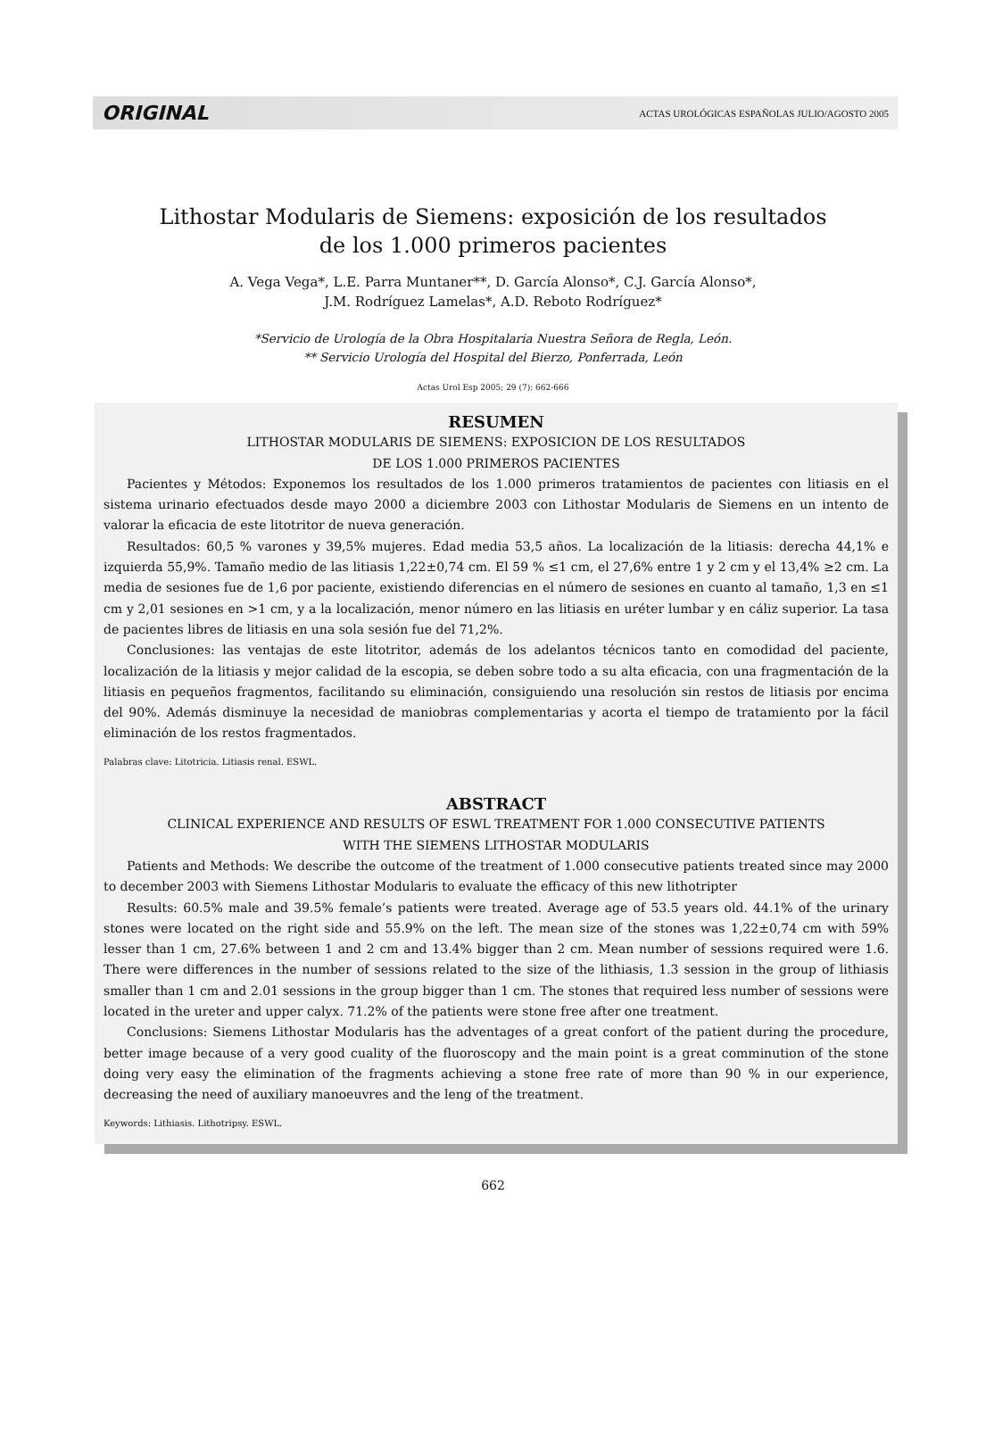ORIGINAL ACTAS UROLÓGICAS ESPAÑOLAS JULIO/AGOSTO 2005
Lithostar Modularis de Siemens: exposición de los resultados
de los 1.000 primeros pacientes
A. Vega Vega*, L.E. Parra Muntaner**, D. García Alonso*, C.J. García Alonso*,
J.M. Rodríguez Lamelas*, A.D. Reboto Rodríguez*
*Servicio de Urología de la Obra Hospitalaria Nuestra Señora de Regla, León.
** Servicio Urología del Hospital del Bierzo, Ponferrada, León
Actas Urol Esp 2005; 29 (7): 662-666
RESUMEN
LITHOSTAR MODULARIS DE SIEMENS: EXPOSICION DE LOS RESULTADOS
DE LOS 1.000 PRIMEROS PACIENTES
Pacientes y Métodos: Exponemos los resultados de los 1.000 primeros tratamientos de pacientes con litiasis en el sistema urinario efectuados desde mayo 2000 a diciembre 2003 con Lithostar Modularis de Siemens en un intento de valorar la eficacia de este litotritor de nueva generación.
Resultados: 60,5 % varones y 39,5% mujeres. Edad media 53,5 años. La localización de la litiasis: derecha 44,1% e izquierda 55,9%. Tamaño medio de las litiasis 1,22±0,74 cm. El 59 % ≤1 cm, el 27,6% entre 1 y 2 cm y el 13,4% ≥2 cm. La media de sesiones fue de 1,6 por paciente, existiendo diferencias en el número de sesiones en cuanto al tamaño, 1,3 en ≤1 cm y 2,01 sesiones en >1 cm, y a la localización, menor número en las litiasis en uréter lumbar y en cáliz superior. La tasa de pacientes libres de litiasis en una sola sesión fue del 71,2%.
Conclusiones: las ventajas de este litotritor, además de los adelantos técnicos tanto en comodidad del paciente, localización de la litiasis y mejor calidad de la escopia, se deben sobre todo a su alta eficacia, con una fragmentación de la litiasis en pequeños fragmentos, facilitando su eliminación, consiguiendo una resolución sin restos de litiasis por encima del 90%. Además disminuye la necesidad de maniobras complementarias y acorta el tiempo de tratamiento por la fácil eliminación de los restos fragmentados.
Palabras clave: Litotricia. Litiasis renal. ESWL.
ABSTRACT
CLINICAL EXPERIENCE AND RESULTS OF ESWL TREATMENT FOR 1.000 CONSECUTIVE PATIENTS
WITH THE SIEMENS LITHOSTAR MODULARIS
Patients and Methods: We describe the outcome of the treatment of 1.000 consecutive patients treated since may 2000 to december 2003 with Siemens Lithostar Modularis to evaluate the efficacy of this new lithotripter
Results: 60.5% male and 39.5% female’s patients were treated. Average age of 53.5 years old. 44.1% of the urinary stones were located on the right side and 55.9% on the left. The mean size of the stones was 1,22±0,74 cm with 59% lesser than 1 cm, 27.6% between 1 and 2 cm and 13.4% bigger than 2 cm. Mean number of sessions required were 1.6. There were differences in the number of sessions related to the size of the lithiasis, 1.3 session in the group of lithiasis smaller than 1 cm and 2.01 sessions in the group bigger than 1 cm. The stones that required less number of sessions were located in the ureter and upper calyx. 71.2% of the patients were stone free after one treatment.
Conclusions: Siemens Lithostar Modularis has the adventages of a great confort of the patient during the procedure, better image because of a very good cuality of the fluoroscopy and the main point is a great comminution of the stone doing very easy the elimination of the fragments achieving a stone free rate of more than 90 % in our experience, decreasing the need of auxiliary manoeuvres and the leng of the treatment.
Keywords: Lithiasis. Lithotripsy. ESWL.
662